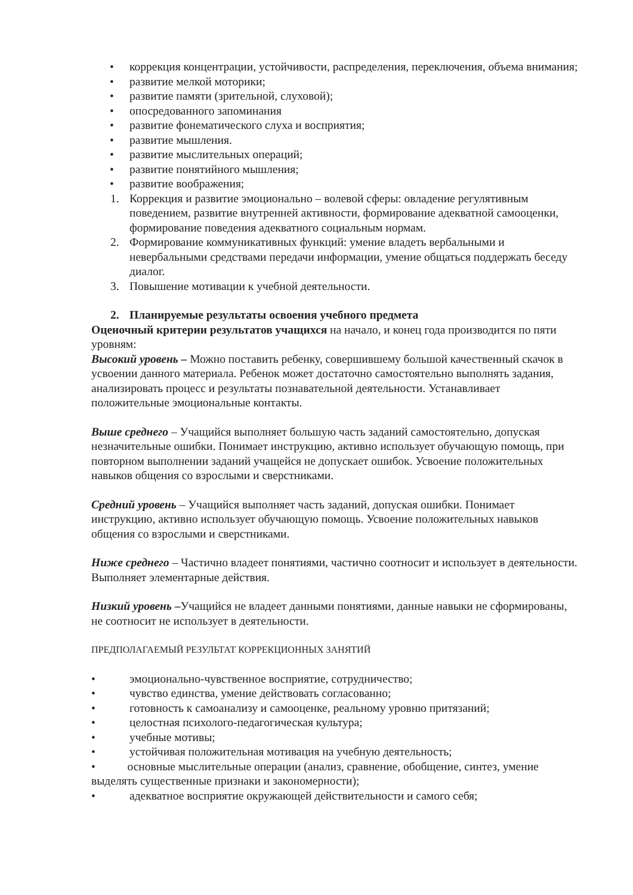• коррекция концентрации, устойчивости, распределения, переключения, объема внимания;
• развитие мелкой моторики;
• развитие памяти (зрительной, слуховой);
• опосредованного запоминания
• развитие фонематического слуха и восприятия;
• развитие мышления.
• развитие мыслительных операций;
• развитие понятийного мышления;
• развитие воображения;
1. Коррекция и развитие эмоционально – волевой сферы: овладение регулятивным поведением, развитие внутренней активности, формирование адекватной самооценки, формирование поведения адекватного социальным нормам.
2. Формирование коммуникативных функций: умение владеть вербальными и невербальными средствами передачи информации, умение общаться поддержать беседу диалог.
3. Повышение мотивации к учебной деятельности.
2. Планируемые результаты освоения учебного предмета
Оценочный критерии результатов учащихся на начало, и конец года производится по пяти уровням:
Высокий уровень – Можно поставить ребенку, совершившему большой качественный скачок в усвоении данного материала. Ребенок может достаточно самостоятельно выполнять задания, анализировать процесс и результаты познавательной деятельности. Устанавливает положительные эмоциональные контакты.
Выше среднего – Учащийся выполняет большую часть заданий самостоятельно, допуская незначительные ошибки. Понимает инструкцию, активно использует обучающую помощь, при повторном выполнении заданий учащейся не допускает ошибок. Усвоение положительных навыков общения со взрослыми и сверстниками.
Средний уровень – Учащийся выполняет часть заданий, допуская ошибки. Понимает инструкцию, активно использует обучающую помощь. Усвоение положительных навыков общения со взрослыми и сверстниками.
Ниже среднего – Частично владеет понятиями, частично соотносит и использует в деятельности. Выполняет элементарные действия.
Низкий уровень –Учащийся не владеет данными понятиями, данные навыки не сформированы, не соотносит не использует в деятельности.
ПРЕДПОЛАГАЕМЫЙ РЕЗУЛЬТАТ КОРРЕКЦИОННЫХ ЗАНЯТИЙ
• эмоционально-чувственное восприятие, сотрудничество;
• чувство единства, умение действовать согласованно;
• готовность к самоанализу и самооценке, реальному уровню притязаний;
• целостная психолого-педагогическая культура;
• учебные мотивы;
• устойчивая положительная мотивация на учебную деятельность;
• основные мыслительные операции (анализ, сравнение, обобщение, синтез, умение выделять существенные признаки и закономерности);
• адекватное восприятие окружающей действительности и самого себя;